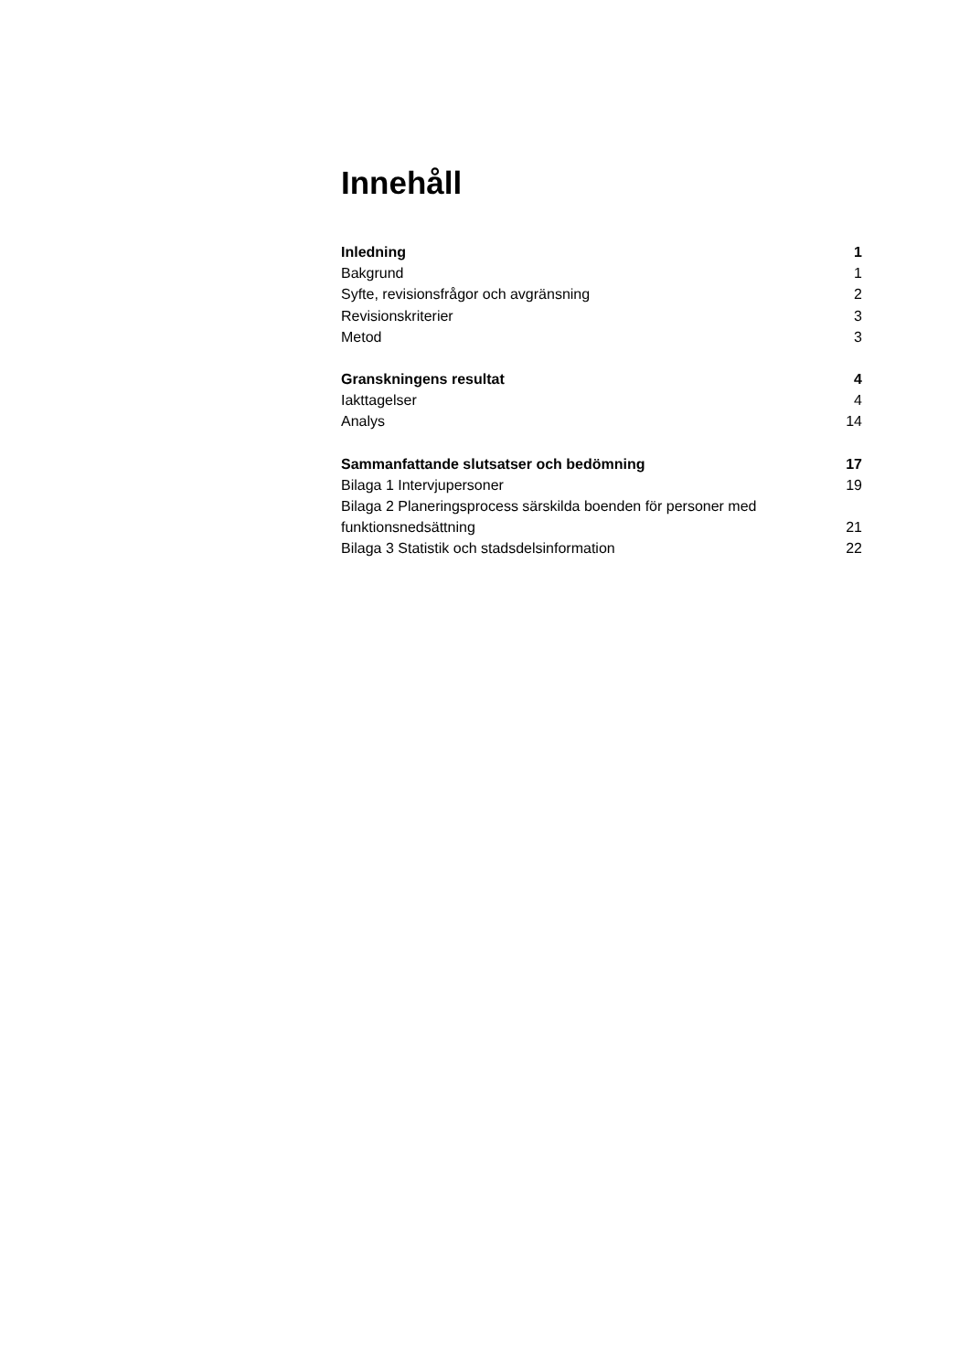Innehåll
Inledning 1
Bakgrund 1
Syfte, revisionsfrågor och avgränsning 2
Revisionskriterier 3
Metod 3
Granskningens resultat 4
Iakttagelser 4
Analys 14
Sammanfattande slutsatser och bedömning 17
Bilaga 1 Intervjupersoner 19
Bilaga 2 Planeringsprocess särskilda boenden för personer med
funktionsnedsättning 21
Bilaga 3 Statistik och stadsdelsinformation 22